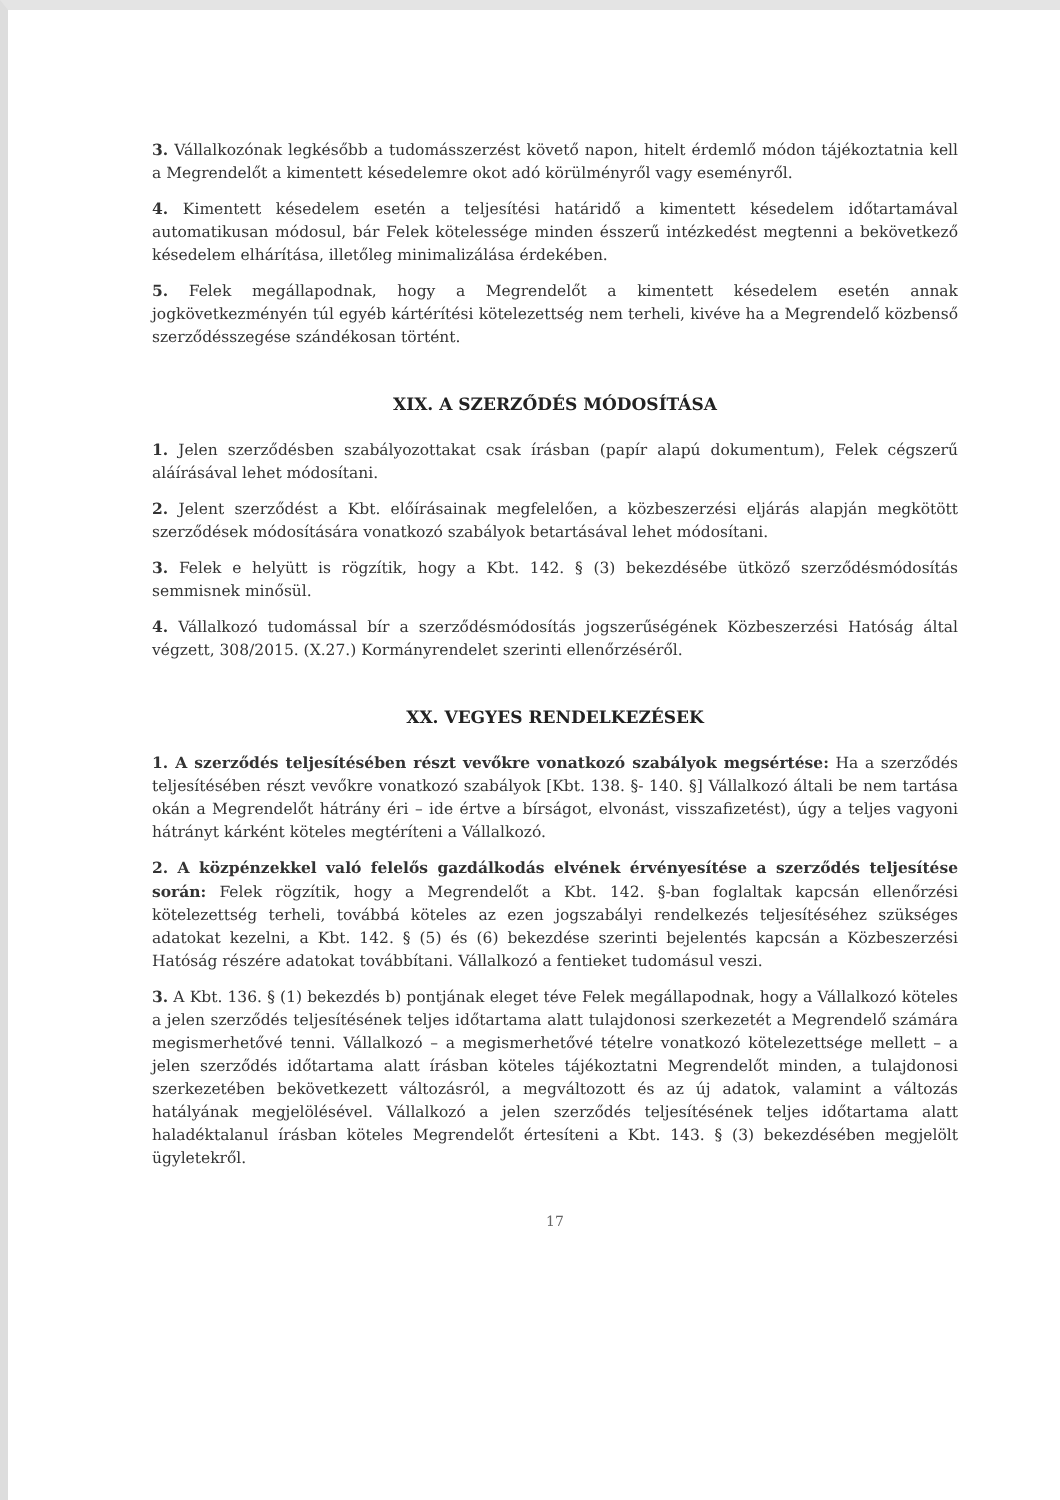3. Vállalkozónak legkésőbb a tudomásszerzést követő napon, hitelt érdemlő módon tájékoztatnia kell a Megrendelőt a kimentett késedelemre okot adó körülményről vagy eseményről.
4. Kimentett késedelem esetén a teljesítési határidő a kimentett késedelem időtartamával automatikusan módosul, bár Felek kötelessége minden ésszerű intézkedést megtenni a bekövetkező késedelem elhárítása, illetőleg minimalizálása érdekében.
5. Felek megállapodnak, hogy a Megrendelőt a kimentett késedelem esetén annak jogkövetkezményén túl egyéb kártérítési kötelezettség nem terheli, kivéve ha a Megrendelő közbenső szerződésszegése szándékosan történt.
XIX. A SZERZŐDÉS MÓDOSÍTÁSA
1. Jelen szerződésben szabályozottakat csak írásban (papír alapú dokumentum), Felek cégszerű aláírásával lehet módosítani.
2. Jelent szerződést a Kbt. előírásainak megfelelően, a közbeszerzési eljárás alapján megkötött szerződések módosítására vonatkozó szabályok betartásával lehet módosítani.
3. Felek e helyütt is rögzítik, hogy a Kbt. 142. § (3) bekezdésébe ütköző szerződésmódosítás semmisnek minősül.
4. Vállalkozó tudomással bír a szerződésmódosítás jogszerűségének Közbeszerzési Hatóság által végzett, 308/2015. (X.27.) Kormányrendelet szerinti ellenőrzéséről.
XX. VEGYES RENDELKEZÉSEK
1. A szerződés teljesítésében részt vevőkre vonatkozó szabályok megsértése: Ha a szerződés teljesítésében részt vevőkre vonatkozó szabályok [Kbt. 138. §- 140. §] Vállalkozó általi be nem tartása okán a Megrendelőt hátrány éri – ide értve a bírságot, elvonást, visszafizetést), úgy a teljes vagyoni hátrányt kárként köteles megtéríteni a Vállalkozó.
2. A közpénzekkel való felelős gazdálkodás elvének érvényesítése a szerződés teljesítése során: Felek rögzítik, hogy a Megrendelőt a Kbt. 142. §-ban foglaltak kapcsán ellenőrzési kötelezettség terheli, továbbá köteles az ezen jogszabályi rendelkezés teljesítéséhez szükséges adatokat kezelni, a Kbt. 142. § (5) és (6) bekezdése szerinti bejelentés kapcsán a Közbeszerzési Hatóság részére adatokat továbbítani. Vállalkozó a fentieket tudomásul veszi.
3. A Kbt. 136. § (1) bekezdés b) pontjának eleget téve Felek megállapodnak, hogy a Vállalkozó köteles a jelen szerződés teljesítésének teljes időtartama alatt tulajdonosi szerkezetét a Megrendelő számára megismerhetővé tenni. Vállalkozó – a megismerhetővé tételre vonatkozó kötelezettsége mellett – a jelen szerződés időtartama alatt írásban köteles tájékoztatni Megrendelőt minden, a tulajdonosi szerkezetében bekövetkezett változásról, a megváltozott és az új adatok, valamint a változás hatályának megjelölésével. Vállalkozó a jelen szerződés teljesítésének teljes időtartama alatt haladéktalanul írásban köteles Megrendelőt értesíteni a Kbt. 143. § (3) bekezdésében megjelölt ügyletekről.
17